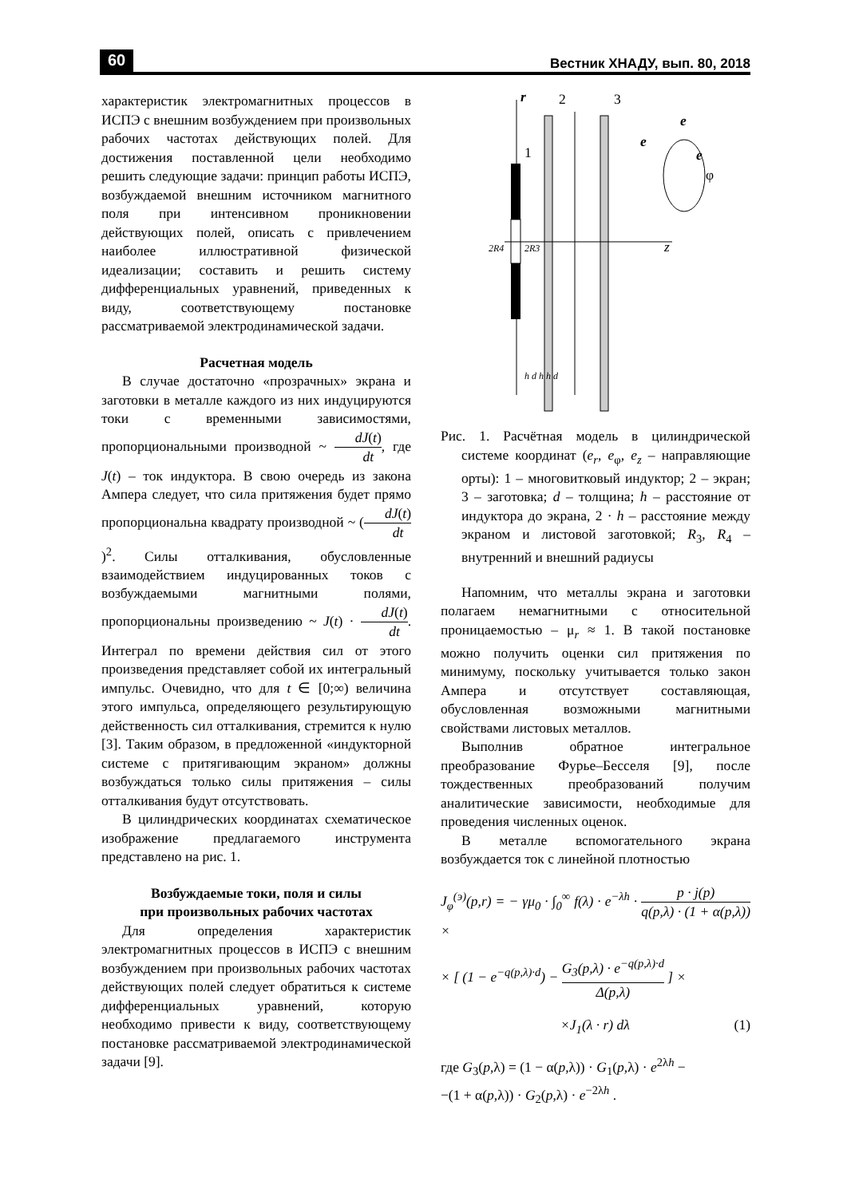60 Вестник ХНАДУ, вып. 80, 2018
характеристик электромагнитных процессов в ИСПЭ с внешним возбуждением при произвольных рабочих частотах действующих полей. Для достижения поставленной цели необходимо решить следующие задачи: принцип работы ИСПЭ, возбуждаемой внешним источником магнитного поля при интенсивном проникновении действующих полей, описать с привлечением наиболее иллюстративной физической идеализации; составить и решить систему дифференциальных уравнений, приведенных к виду, соответствующему постановке рассматриваемой электродинамической задачи.
Расчетная модель
В случае достаточно «прозрачных» экрана и заготовки в металле каждого из них индуцируются токи с временными зависимостями, пропорциональными производной ~ dJ(t) dt, где J(t) – ток индуктора. В свою очередь из закона Ампера следует, что сила притяжения будет прямо пропорциональна квадрату производной ~ (dJ(t) dt)<sup>2</sup>. Силы отталкивания, обусловленные взаимодействием индуцированных токов с возбуждаемыми магнитными полями, пропорциональны произведению ~ J(t) · dJ(t) dt. Интеграл по времени действия сил от этого произведения представляет собой их интегральный импульс. Очевидно, что для t ∈ [0;∞) величина этого импульса, определяющего результирующую действенность сил отталкивания, стремится к нулю [3]. Таким образом, в предложенной «индукторной системе с притягивающим экраном» должны возбуждаться только силы притяжения – силы отталкивания будут отсутствовать.
В цилиндрических координатах схематическое изображение предлагаемого инструмента представлено на рис. 1.
Возбуждаемые токи, поля и силы
при произвольных рабочих частотах
Для определения характеристик электромагнитных процессов в ИСПЭ с внешним возбуждением при произвольных рабочих частотах действующих полей следует обратиться к системе дифференциальных уравнений, которую необходимо привести к виду, соответствующему постановке рассматриваемой электродинамической задачи [9].
r
2
3
1
z
e
e
e
φ
2R4
2R3
h d h h d
Рис. 1. Расчётная модель в цилиндрической системе координат (e<sub>r</sub>, e<sub>φ</sub>, e<sub>z</sub> – направляющие орты): 1 – многовитковый индуктор; 2 – экран; 3 – заготовка; d – толщина; h – расстояние от индуктора до экрана, 2 · h – расстояние между экраном и листовой заготовкой; R<sub>3</sub>, R<sub>4</sub> – внутренний и внешний радиусы
Напомним, что металлы экрана и заготовки полагаем немагнитными с относительной проницаемостью – μ<sub>r</sub> ≈ 1. В такой постановке можно получить оценки сил притяжения по минимуму, поскольку учитывается только закон Ампера и отсутствует составляющая, обусловленная возможными магнитными свойствами листовых металлов.
Выполнив обратное интегральное преобразование Фурье–Бесселя [9], после тождественных преобразований получим аналитические зависимости, необходимые для проведения численных оценок.
В металле вспомогательного экрана возбуждается ток с линейной плотностью
J<sub>φ</sub><sup>(э)</sup>(p,r) = − γμ<sub>0</sub> · ∫<sub>0</sub><sup>∞</sup> f(λ) · e<sup>−λh</sup> · p · j(p) q(p,λ) · (1 + α(p,λ)) ×
× [ (1 − e<sup>−q(p,λ)·d</sup>) − G<sub>3</sub>(p,λ) · e<sup>−q(p,λ)·d</sup> Δ(p,λ) ] ×
×J<sub>1</sub>(λ · r) dλ (1)
где G<sub>3</sub>(p,λ) = (1 − α(p,λ)) · G<sub>1</sub>(p,λ) · e<sup>2λh</sup> −
−(1 + α(p,λ)) · G<sub>2</sub>(p,λ) · e<sup>−2λh</sup> .